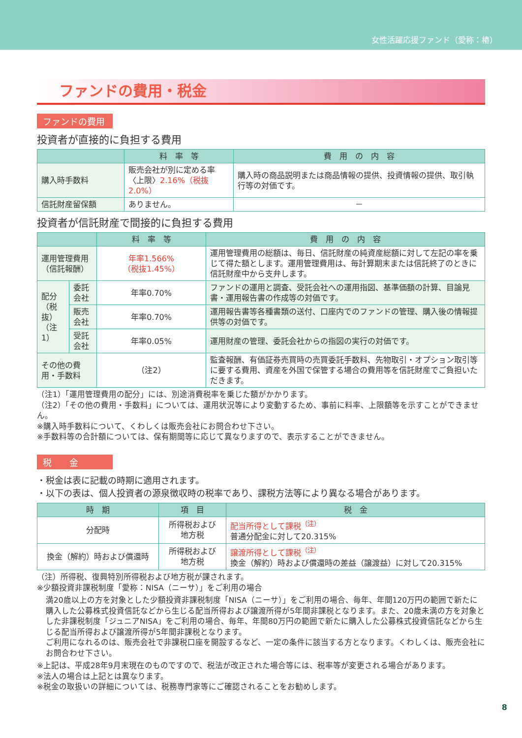女性活躍応援ファンド（愛称：椿）
ファンドの費用・税金
ファンドの費用
投資者が直接的に負担する費用
| | 料 率 等 | 費 用 の 内 容 |
| --- | --- | --- |
| 購入時手数料 | 販売会社が別に定める率 〈上限〉 2.16%（税抜2.0%） | 購入時の商品説明または商品情報の提供、投資情報の提供、取引執行等の対価です。 |
| 信託財産留保額 | ありません。 | － |
投資者が信託財産で間接的に負担する費用
| | | 料 率 等 | 費 用 の 内 容 |
| --- | --- | --- | --- |
| 運用管理費用 （信託報酬） | | 年率1.566% （税抜1.45%） | 運用管理費用の総額は、毎日、信託財産の純資産総額に対して左記の率を乗じて得た額とします。運用管理費用は、毎計算期末または信託終了のときに信託財産中から支弁します。 |
| 配分 （税抜） （注1） | 委託会社 | 年率0.70% | ファンドの運用と調査、受託会社への運用指図、基準価額の計算、目論見書・運用報告書の作成等の対価です。 |
| | 販売会社 | 年率0.70% | 運用報告書等各種書類の送付、口座内でのファンドの管理、購入後の情報提供等の対価です。 |
| | 受託会社 | 年率0.05% | 運用財産の管理、委託会社からの指図の実行の対価です。 |
| その他の費用・手数料 | | （注2） | 監査報酬、有価証券売買時の売買委託手数料、先物取引・オプション取引等に要する費用、資産を外国で保管する場合の費用等を信託財産でご負担いただきます。 |
（注1）「運用管理費用の配分」には、別途消費税率を乗じた額がかかります。
（注2）「その他の費用・手数料」については、運用状況等により変動するため、事前に料率、上限額等を示すことができません。
※購入時手数料について、くわしくは販売会社にお問合わせ下さい。
※手数料等の合計額については、保有期間等に応じて異なりますので、表示することができません。
税　　金
・税金は表に記載の時期に適用されます。
・以下の表は、個人投資者の源泉徴収時の税率であり、課税方法等により異なる場合があります。
| 時 期 | 項 目 | 税 金 |
| --- | --- | --- |
| 分配時 | 所得税および 地方税 | 配当所得として課税<sup>（注）</sup> 普通分配金に対して20.315% |
| 換金（解約）時および償還時 | 所得税および 地方税 | 譲渡所得として課税<sup>（注）</sup> 換金（解約）時および償還時の差益（譲渡益）に対して20.315% |
（注）所得税、復興特別所得税および地方税が課されます。
※少額投資非課税制度「愛称：NISA（ニーサ）」をご利用の場合
満20歳以上の方を対象とした少額投資非課税制度「NISA（ニーサ）」をご利用の場合、毎年、年間120万円の範囲で新たに購入した公募株式投資信託などから生じる配当所得および譲渡所得が5年間非課税となります。また、20歳未満の方を対象とした非課税制度「ジュニアNISA」をご利用の場合、毎年、年間80万円の範囲で新たに購入した公募株式投資信託などから生じる配当所得および譲渡所得が5年間非課税となります。
ご利用になれるのは、販売会社で非課税口座を開設するなど、一定の条件に該当する方となります。くわしくは、販売会社にお問合わせ下さい。
※上記は、平成28年9月末現在のものですので、税法が改正された場合等には、税率等が変更される場合があります。
※法人の場合は上記とは異なります。
※税金の取扱いの詳細については、税務専門家等にご確認されることをお勧めします。
8